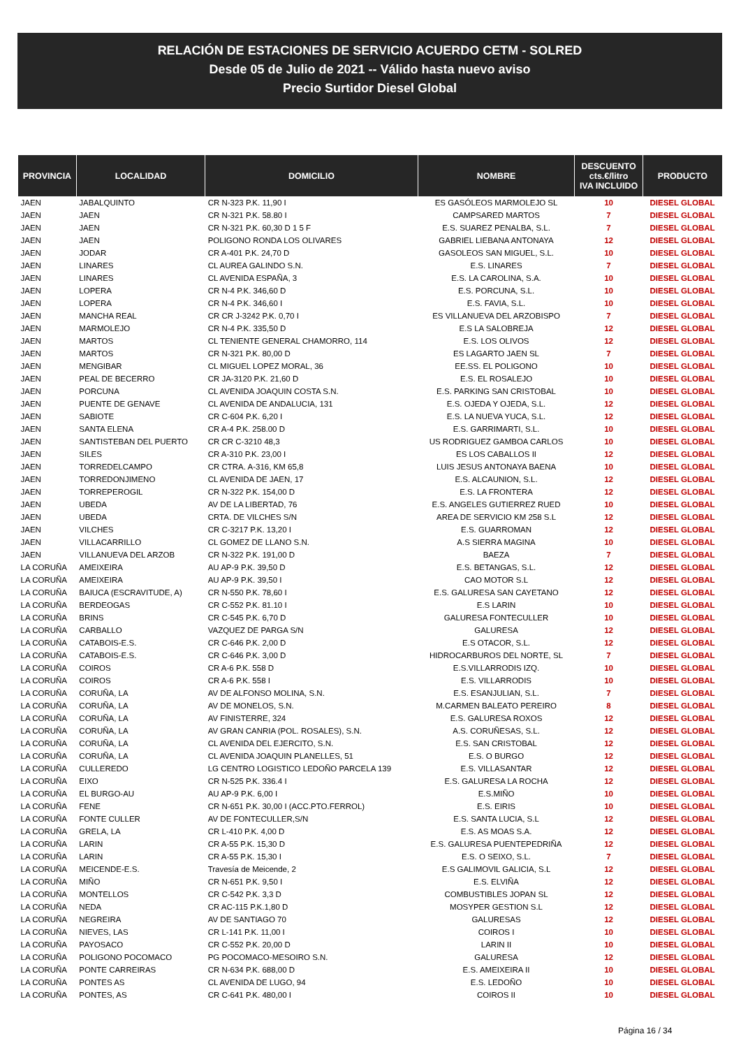RELACIÓN DE ESTACIONES DE SERVICIO ACUERDO CETM - SOLRED
Desde 05 de Julio de 2021 -- Válido hasta nuevo aviso
Precio Surtidor Diesel Global
| PROVINCIA | LOCALIDAD | DOMICILIO | NOMBRE | DESCUENTO cts.€/litro IVA INCLUIDO | PRODUCTO |
| --- | --- | --- | --- | --- | --- |
| JAEN | JABALQUINTO | CR N-323 P.K. 11,90 I | ES GASÓLEOS MARMOLEJO SL | 10 | DIESEL GLOBAL |
| JAEN | JAEN | CR N-321 P.K. 58.80 I | CAMPSARED MARTOS | 7 | DIESEL GLOBAL |
| JAEN | JAEN | CR N-321 P.K. 60,30 D 1 5 F | E.S. SUAREZ PENALBA, S.L. | 7 | DIESEL GLOBAL |
| JAEN | JAEN | POLIGONO RONDA LOS OLIVARES | GABRIEL LIEBANA ANTONAYA | 12 | DIESEL GLOBAL |
| JAEN | JODAR | CR A-401 P.K. 24,70 D | GASOLEOS SAN MIGUEL, S.L. | 10 | DIESEL GLOBAL |
| JAEN | LINARES | CL AUREA GALINDO S.N. | E.S. LINARES | 7 | DIESEL GLOBAL |
| JAEN | LINARES | CL AVENIDA ESPAÑA, 3 | E.S. LA CAROLINA, S.A. | 10 | DIESEL GLOBAL |
| JAEN | LOPERA | CR N-4 P.K. 346,60 D | E.S. PORCUNA, S.L. | 10 | DIESEL GLOBAL |
| JAEN | LOPERA | CR N-4 P.K. 346,60 I | E.S. FAVIA, S.L. | 10 | DIESEL GLOBAL |
| JAEN | MANCHA REAL | CR CR J-3242 P.K. 0,70 I | ES VILLANUEVA DEL ARZOBISPO | 7 | DIESEL GLOBAL |
| JAEN | MARMOLEJO | CR N-4 P.K. 335,50 D | E.S LA SALOBREJA | 12 | DIESEL GLOBAL |
| JAEN | MARTOS | CL TENIENTE GENERAL CHAMORRO, 114 | E.S. LOS OLIVOS | 12 | DIESEL GLOBAL |
| JAEN | MARTOS | CR N-321 P.K. 80,00 D | ES LAGARTO JAEN SL | 7 | DIESEL GLOBAL |
| JAEN | MENGIBAR | CL MIGUEL LOPEZ MORAL, 36 | EE.SS. EL POLIGONO | 10 | DIESEL GLOBAL |
| JAEN | PEAL DE BECERRO | CR JA-3120 P.K. 21,60 D | E.S. EL ROSALEJO | 10 | DIESEL GLOBAL |
| JAEN | PORCUNA | CL AVENIDA JOAQUIN COSTA S.N. | E.S. PARKING SAN CRISTOBAL | 10 | DIESEL GLOBAL |
| JAEN | PUENTE DE GENAVE | CL AVENIDA DE ANDALUCIA, 131 | E.S. OJEDA Y OJEDA, S.L. | 12 | DIESEL GLOBAL |
| JAEN | SABIOTE | CR C-604 P.K. 6,20 I | E.S. LA NUEVA YUCA, S.L. | 12 | DIESEL GLOBAL |
| JAEN | SANTA ELENA | CR A-4 P.K. 258.00 D | E.S. GARRIMARTI, S.L. | 10 | DIESEL GLOBAL |
| JAEN | SANTISTEBAN DEL PUERTO | CR CR C-3210 48,3 | US RODRIGUEZ GAMBOA CARLOS | 10 | DIESEL GLOBAL |
| JAEN | SILES | CR A-310 P.K. 23,00 I | ES LOS CABALLOS II | 12 | DIESEL GLOBAL |
| JAEN | TORREDELCAMPO | CR CTRA. A-316, KM 65,8 | LUIS JESUS ANTONAYA BAENA | 10 | DIESEL GLOBAL |
| JAEN | TORREDONJIMENO | CL AVENIDA DE JAEN, 17 | E.S. ALCAUNION, S.L. | 12 | DIESEL GLOBAL |
| JAEN | TORREPEROGIL | CR N-322 P.K. 154,00 D | E.S. LA FRONTERA | 12 | DIESEL GLOBAL |
| JAEN | UBEDA | AV DE LA LIBERTAD, 76 | E.S. ANGELES GUTIERREZ RUED | 10 | DIESEL GLOBAL |
| JAEN | UBEDA | CRTA. DE VILCHES S/N | AREA DE SERVICIO KM 258 S.L | 12 | DIESEL GLOBAL |
| JAEN | VILCHES | CR C-3217 P.K. 13,20 I | E.S. GUARROMAN | 12 | DIESEL GLOBAL |
| JAEN | VILLACARRILLO | CL GOMEZ DE LLANO S.N. | A.S SIERRA MAGINA | 10 | DIESEL GLOBAL |
| JAEN | VILLANUEVA DEL ARZOB | CR N-322 P.K. 191,00 D | BAEZA | 7 | DIESEL GLOBAL |
| LA CORUÑA | AMEIXEIRA | AU AP-9 P.K. 39,50 D | E.S. BETANGAS, S.L. | 12 | DIESEL GLOBAL |
| LA CORUÑA | AMEIXEIRA | AU AP-9 P.K. 39,50 I | CAO MOTOR S.L | 12 | DIESEL GLOBAL |
| LA CORUÑA | BAIUCA (ESCRAVITUDE, A) | CR N-550 P.K. 78,60 I | E.S. GALURESA SAN CAYETANO | 12 | DIESEL GLOBAL |
| LA CORUÑA | BERDEOGAS | CR C-552 P.K. 81.10 I | E.S LARIN | 10 | DIESEL GLOBAL |
| LA CORUÑA | BRINS | CR C-545 P.K. 6,70 D | GALURESA FONTECULLER | 10 | DIESEL GLOBAL |
| LA CORUÑA | CARBALLO | VAZQUEZ DE PARGA S/N | GALURESA | 12 | DIESEL GLOBAL |
| LA CORUÑA | CATABOIS-E.S. | CR C-646 P.K. 2,00 D | E.S OTACOR, S.L. | 12 | DIESEL GLOBAL |
| LA CORUÑA | CATABOIS-E.S. | CR C-646 P.K. 3,00 D | HIDROCARBUROS DEL NORTE, SL | 7 | DIESEL GLOBAL |
| LA CORUÑA | COIROS | CR A-6 P.K. 558 D | E.S.VILLARRODIS IZQ. | 10 | DIESEL GLOBAL |
| LA CORUÑA | COIROS | CR A-6 P.K. 558 I | E.S. VILLARRODIS | 10 | DIESEL GLOBAL |
| LA CORUÑA | CORUÑA, LA | AV DE ALFONSO MOLINA, S.N. | E.S. ESANJULIAN, S.L. | 7 | DIESEL GLOBAL |
| LA CORUÑA | CORUÑA, LA | AV DE MONELOS, S.N. | M.CARMEN BALEATO PEREIRO | 8 | DIESEL GLOBAL |
| LA CORUÑA | CORUÑA, LA | AV FINISTERRE, 324 | E.S. GALURESA ROXOS | 12 | DIESEL GLOBAL |
| LA CORUÑA | CORUÑA, LA | AV GRAN CANRIA (POL. ROSALES), S.N. | A.S. CORUÑESAS, S.L. | 12 | DIESEL GLOBAL |
| LA CORUÑA | CORUÑA, LA | CL AVENIDA DEL EJERCITO, S.N. | E.S. SAN CRISTOBAL | 12 | DIESEL GLOBAL |
| LA CORUÑA | CORUÑA, LA | CL AVENIDA JOAQUIN PLANELLES, 51 | E.S. O BURGO | 12 | DIESEL GLOBAL |
| LA CORUÑA | CULLEREDO | LG CENTRO LOGISTICO LEDOÑO PARCELA 139 | E.S. VILLASANTAR | 12 | DIESEL GLOBAL |
| LA CORUÑA | EIXO | CR N-525 P.K. 336.4 I | E.S. GALURESA LA ROCHA | 12 | DIESEL GLOBAL |
| LA CORUÑA | EL BURGO-AU | AU AP-9 P.K. 6,00 I | E.S.MIÑO | 10 | DIESEL GLOBAL |
| LA CORUÑA | FENE | CR N-651 P.K. 30,00 I (ACC.PTO.FERROL) | E.S. EIRIS | 10 | DIESEL GLOBAL |
| LA CORUÑA | FONTE CULLER | AV DE FONTECULLER,S/N | E.S. SANTA LUCIA, S.L | 12 | DIESEL GLOBAL |
| LA CORUÑA | GRELA, LA | CR L-410 P.K. 4,00 D | E.S. AS MOAS S.A. | 12 | DIESEL GLOBAL |
| LA CORUÑA | LARIN | CR A-55 P.K. 15,30 D | E.S. GALURESA PUENTEPEDRIÑA | 12 | DIESEL GLOBAL |
| LA CORUÑA | LARIN | CR A-55 P.K. 15,30 I | E.S. O SEIXO, S.L. | 7 | DIESEL GLOBAL |
| LA CORUÑA | MEICENDE-E.S. | Travesía de Meicende, 2 | E.S GALIMOVIL GALICIA, S.L | 12 | DIESEL GLOBAL |
| LA CORUÑA | MIÑO | CR N-651 P.K. 9,50 I | E.S. ELVIÑA | 12 | DIESEL GLOBAL |
| LA CORUÑA | MONTELLOS | CR C-542 P.K. 3,3 D | COMBUSTIBLES JOPAN SL | 12 | DIESEL GLOBAL |
| LA CORUÑA | NEDA | CR AC-115 P.K.1,80 D | MOSYPER GESTION S.L | 12 | DIESEL GLOBAL |
| LA CORUÑA | NEGREIRA | AV DE SANTIAGO 70 | GALURESAS | 12 | DIESEL GLOBAL |
| LA CORUÑA | NIEVES, LAS | CR L-141 P.K. 11,00 I | COIROS I | 10 | DIESEL GLOBAL |
| LA CORUÑA | PAYOSACO | CR C-552 P.K. 20,00 D | LARIN II | 10 | DIESEL GLOBAL |
| LA CORUÑA | POLIGONO POCOMACO | PG POCOMACO-MESOIRO S.N. | GALURESA | 12 | DIESEL GLOBAL |
| LA CORUÑA | PONTE CARREIRAS | CR N-634 P.K. 688,00 D | E.S. AMEIXEIRA II | 10 | DIESEL GLOBAL |
| LA CORUÑA | PONTES AS | CL AVENIDA DE LUGO, 94 | E.S. LEDOÑO | 10 | DIESEL GLOBAL |
| LA CORUÑA | PONTES, AS | CR C-641 P.K. 480,00 I | COIROS II | 10 | DIESEL GLOBAL |
Página 16 / 34